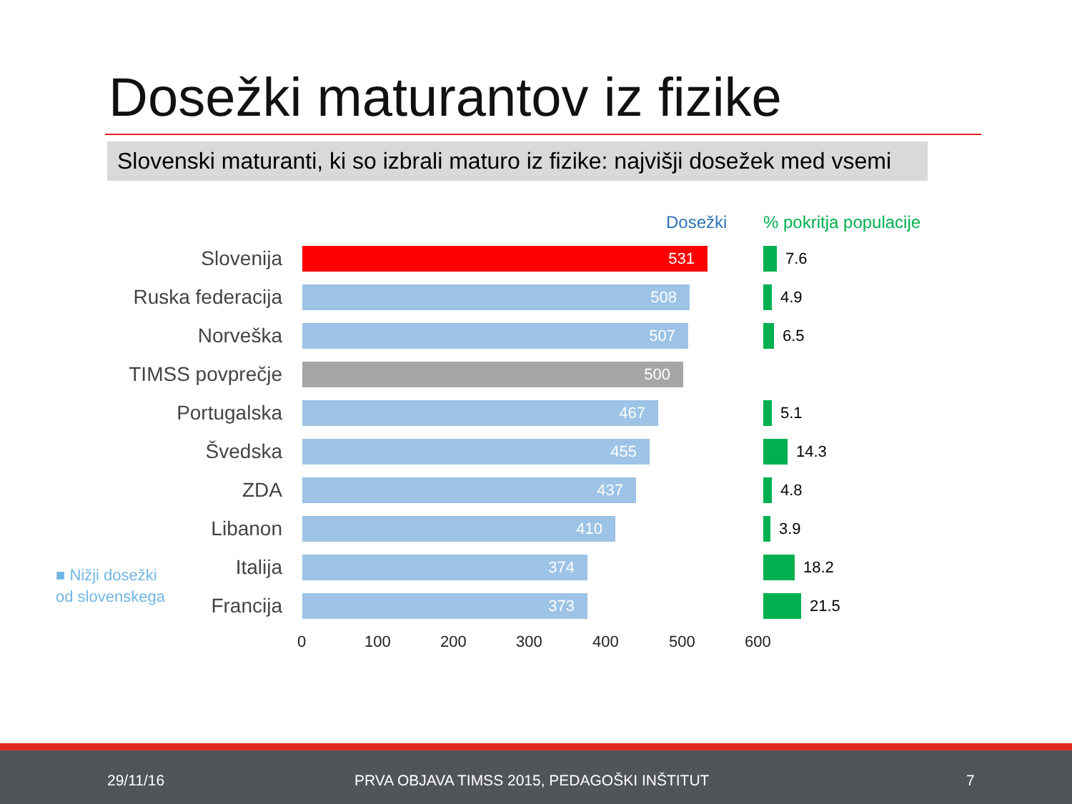Dosežki maturantov iz fizike
Slovenski maturanti, ki so izbrali maturo iz fizike: najvišji dosežek med vsemi
Dosežki% pokritja populacije
Slovenija
531
7.6
Ruska federacija
508
4.9
Norveška
507
6.5
TIMSS povprečje
500
Portugalska
467
5.1
Švedska
455
14.3
ZDA
437
4.8
Libanon
410
3.9
Italija
374
18.2
Francija
373
21.5
0 100 200 300 400 500 600
■ Nižji dosežki
od slovenskega
29/11/16 PRVA OBJAVA TIMSS 2015, PEDAGOŠKI INŠTITUT 7